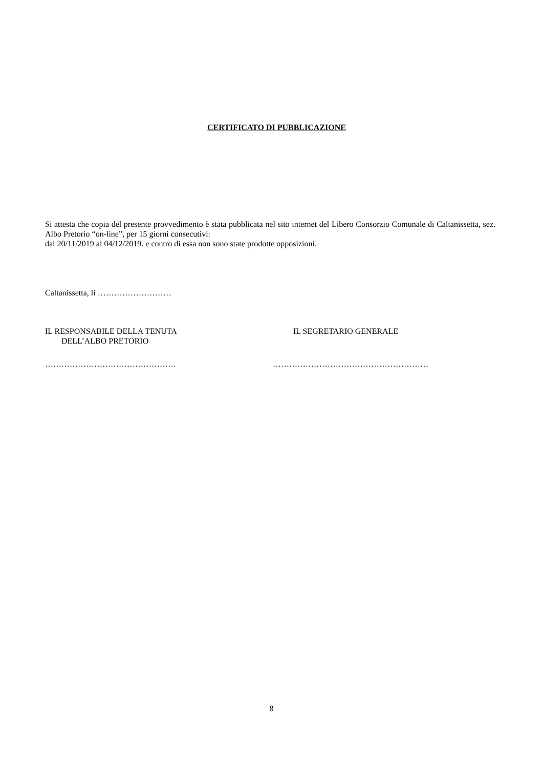CERTIFICATO DI PUBBLICAZIONE
Si attesta che copia del presente provvedimento è stata pubblicata nel sito internet del Libero Consorzio Comunale di Caltanissetta, sez. Albo Pretorio “on-line”, per 15 giorni consecutivi:
dal 20/11/2019 al 04/12/2019. e contro di essa non sono state prodotte opposizioni.
Caltanissetta, lì ………………………
IL RESPONSABILE DELLA TENUTA
DELL’ALBO PRETORIO
IL SEGRETARIO GENERALE
………………………………………… …………………………………………………
8